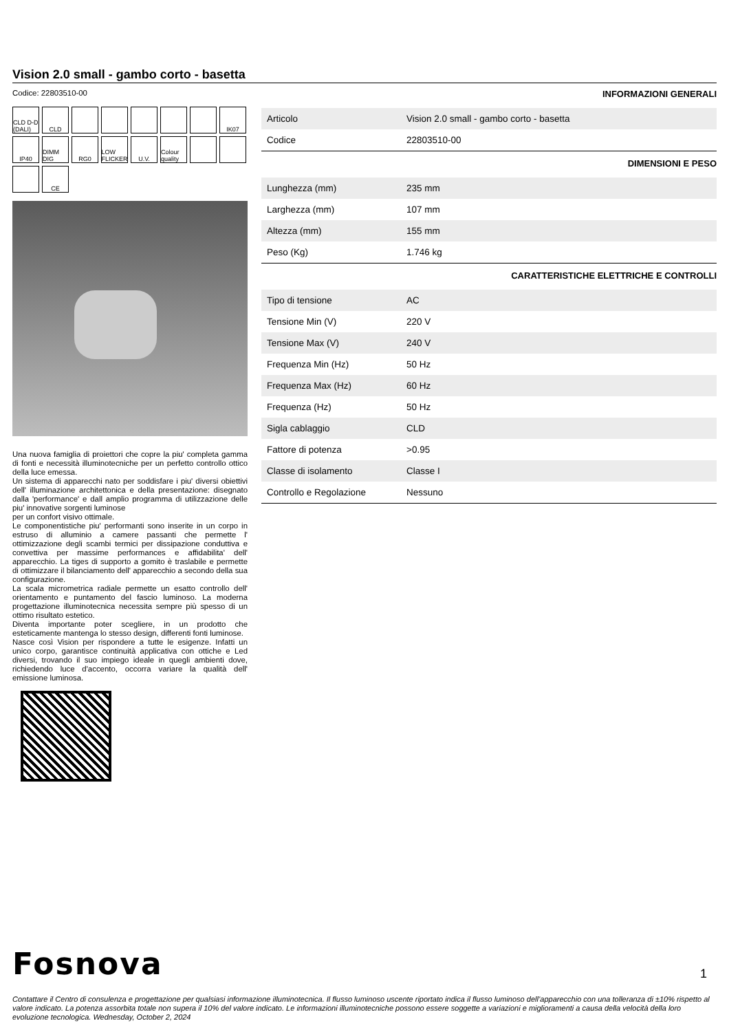Vision 2.0 small - gambo corto - basetta
Codice: 22803510-00
CLD D-D (DALI)
CLD
IK07
IP40
DIMM DIG
RG0
LOW FLICKER
U.V.
Colour quality
CE
Una nuova famiglia di proiettori che copre la piu' completa gamma di fonti e necessità illuminotecniche per un perfetto controllo ottico della luce emessa.
Un sistema di apparecchi nato per soddisfare i piu' diversi obiettivi dell' illuminazione architettonica e della presentazione: disegnato dalla 'performance' e dall amplio programma di utilizzazione delle piu' innovative sorgenti luminose
per un confort visivo ottimale.
Le componentistiche piu' performanti sono inserite in un corpo in estruso di alluminio a camere passanti che permette l' ottimizzazione degli scambi termici per dissipazione conduttiva e convettiva per massime performances e affidabilita' dell' apparecchio. La tiges di supporto a gomito è traslabile e permette di ottimizzare il bilanciamento dell' apparecchio a secondo della sua configurazione.
La scala micrometrica radiale permette un esatto controllo dell' orientamento e puntamento del fascio luminoso. La moderna progettazione illuminotecnica necessita sempre più spesso di un ottimo risultato estetico.
Diventa importante poter scegliere, in un prodotto che esteticamente mantenga lo stesso design, differenti fonti luminose.
Nasce così Vision per rispondere a tutte le esigenze. Infatti un unico corpo, garantisce continuità applicativa con ottiche e Led diversi, trovando il suo impiego ideale in quegli ambienti dove, richiedendo luce d'accento, occorra variare la qualità dell' emissione luminosa.
INFORMAZIONI GENERALI
| Articolo | Vision 2.0 small - gambo corto - basetta |
| Codice | 22803510-00 |
DIMENSIONI E PESO
| Lunghezza (mm) | 235 mm |
| Larghezza (mm) | 107 mm |
| Altezza (mm) | 155 mm |
| Peso (Kg) | 1.746 kg |
CARATTERISTICHE ELETTRICHE E CONTROLLI
| Tipo di tensione | AC |
| Tensione Min (V) | 220 V |
| Tensione Max (V) | 240 V |
| Frequenza Min (Hz) | 50 Hz |
| Frequenza Max (Hz) | 60 Hz |
| Frequenza (Hz) | 50 Hz |
| Sigla cablaggio | CLD |
| Fattore di potenza | >0.95 |
| Classe di isolamento | Classe I |
| Controllo e Regolazione | Nessuno |
Fosnova
1
Contattare il Centro di consulenza e progettazione per qualsiasi informazione illuminotecnica. Il flusso luminoso uscente riportato indica il flusso luminoso dell’apparecchio con una tolleranza di ±10% rispetto al valore indicato. La potenza assorbita totale non supera il 10% del valore indicato. Le informazioni illuminotecniche possono essere soggette a variazioni e miglioramenti a causa della velocità della loro evoluzione tecnologica. Wednesday, October 2, 2024